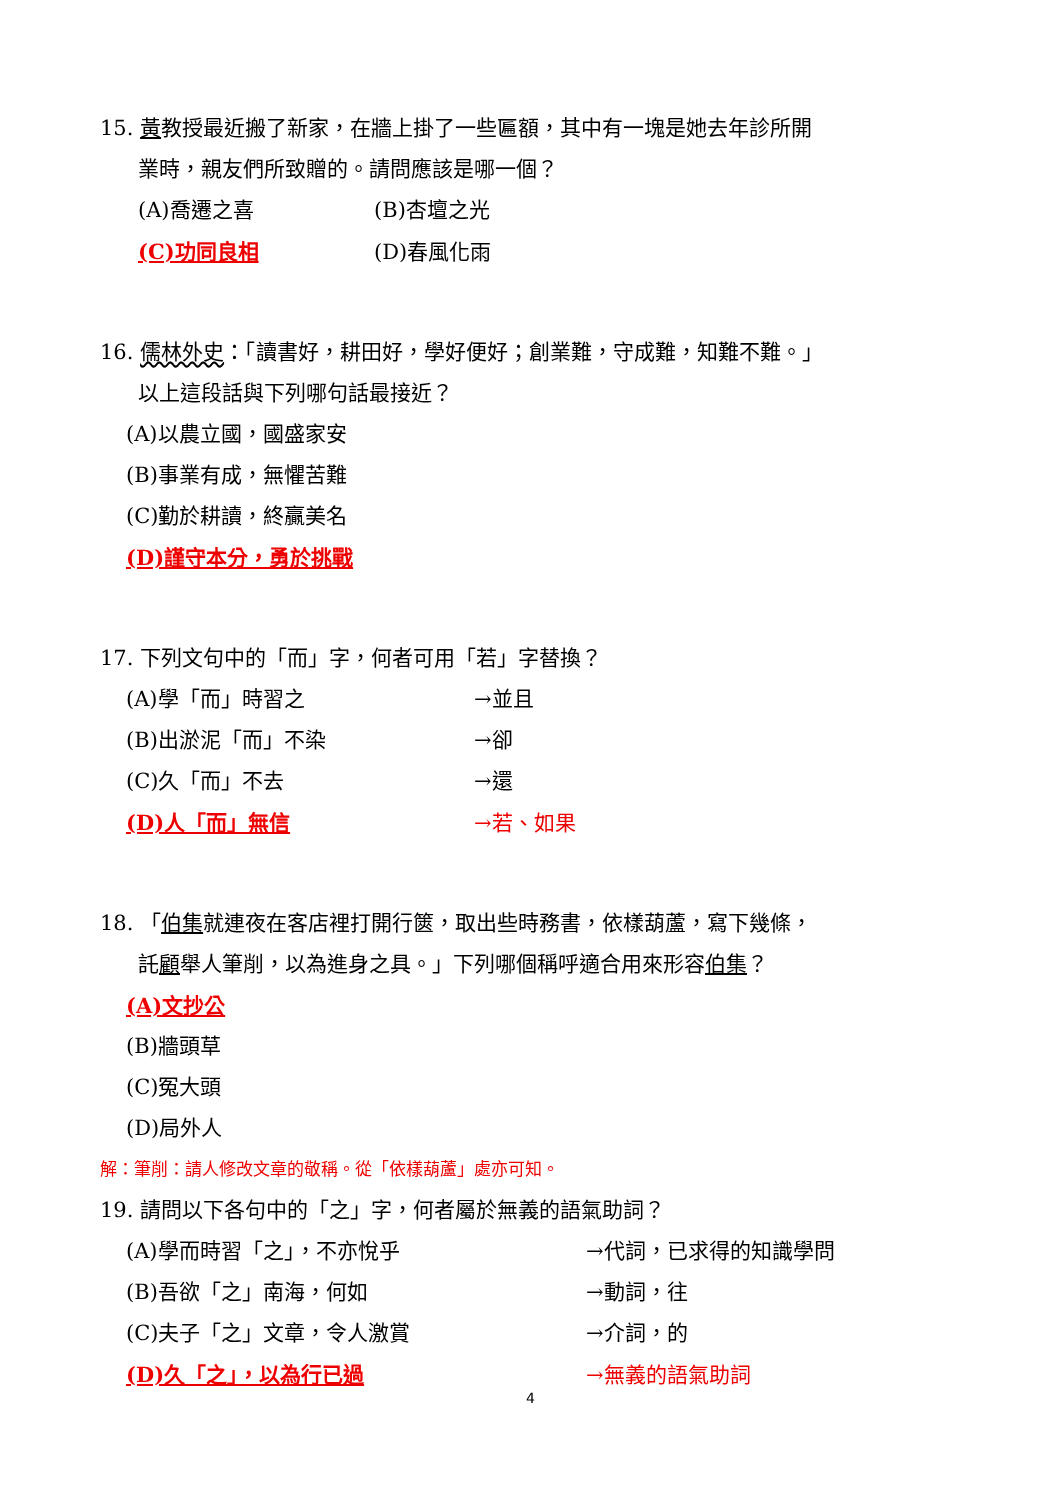15. 黃教授最近搬了新家，在牆上掛了一些匾額，其中有一塊是她去年診所開
業時，親友們所致贈的。請問應該是哪一個？
(A)喬遷之喜 (B)杏壇之光
(C)功同良相 (D)春風化雨
16. 儒林外史：「讀書好，耕田好，學好便好；創業難，守成難，知難不難。」
以上這段話與下列哪句話最接近？
(A)以農立國，國盛家安
(B)事業有成，無懼苦難
(C)勤於耕讀，終贏美名
(D)謹守本分，勇於挑戰
17. 下列文句中的「而」字，何者可用「若」字替換？
(A)學「而」時習之 →並且
(B)出淤泥「而」不染 →卻
(C)久「而」不去 →還
(D)人「而」無信 →若、如果
18. 「伯集就連夜在客店裡打開行篋，取出些時務書，依樣葫蘆，寫下幾條，
託顧舉人筆削，以為進身之具。」下列哪個稱呼適合用來形容伯集？
(A)文抄公
(B)牆頭草
(C)冤大頭
(D)局外人
解：筆削：請人修改文章的敬稱。從「依樣葫蘆」處亦可知。
19. 請問以下各句中的「之」字，何者屬於無義的語氣助詞？
(A)學而時習「之」，不亦悅乎 →代詞，已求得的知識學問
(B)吾欲「之」南海，何如 →動詞，往
(C)夫子「之」文章，令人激賞 →介詞，的
(D)久「之」，以為行已過 →無義的語氣助詞
4